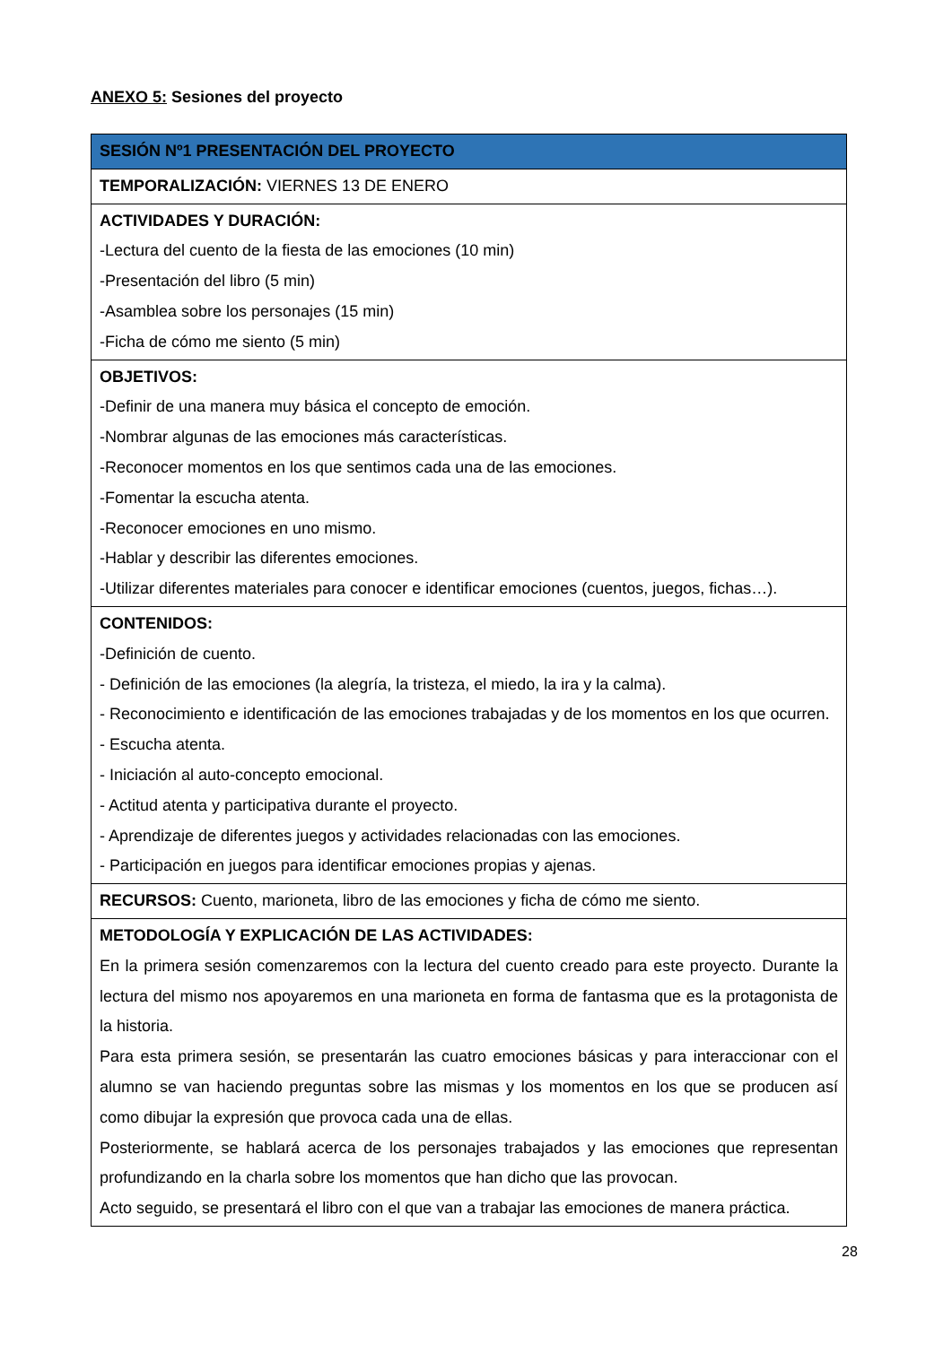ANEXO 5: Sesiones del proyecto
| SESIÓN Nº1 PRESENTACIÓN DEL PROYECTO |
| TEMPORALIZACIÓN: VIERNES 13 DE ENERO |
| ACTIVIDADES Y DURACIÓN: -Lectura del cuento de la fiesta de las emociones (10 min) -Presentación del libro (5 min) -Asamblea sobre los personajes (15 min) -Ficha de cómo me siento (5 min) |
| OBJETIVOS: -Definir de una manera muy básica el concepto de emoción. -Nombrar algunas de las emociones más características. -Reconocer momentos en los que sentimos cada una de las emociones. -Fomentar la escucha atenta. -Reconocer emociones en uno mismo. -Hablar y describir las diferentes emociones. -Utilizar diferentes materiales para conocer e identificar emociones (cuentos, juegos, fichas…). |
| CONTENIDOS: -Definición de cuento. - Definición de las emociones (la alegría, la tristeza, el miedo, la ira y la calma). - Reconocimiento e identificación de las emociones trabajadas y de los momentos en los que ocurren. - Escucha atenta. - Iniciación al auto-concepto emocional. - Actitud atenta y participativa durante el proyecto. - Aprendizaje de diferentes juegos y actividades relacionadas con las emociones. - Participación en juegos para identificar emociones propias y ajenas. |
| RECURSOS: Cuento, marioneta, libro de las emociones y ficha de cómo me siento. |
| METODOLOGÍA Y EXPLICACIÓN DE LAS ACTIVIDADES: En la primera sesión comenzaremos con la lectura del cuento creado para este proyecto. Durante la lectura del mismo nos apoyaremos en una marioneta en forma de fantasma que es la protagonista de la historia. Para esta primera sesión, se presentarán las cuatro emociones básicas y para interaccionar con el alumno se van haciendo preguntas sobre las mismas y los momentos en los que se producen así como dibujar la expresión que provoca cada una de ellas. Posteriormente, se hablará acerca de los personajes trabajados y las emociones que representan profundizando en la charla sobre los momentos que han dicho que las provocan. Acto seguido, se presentará el libro con el que van a trabajar las emociones de manera práctica. |
28